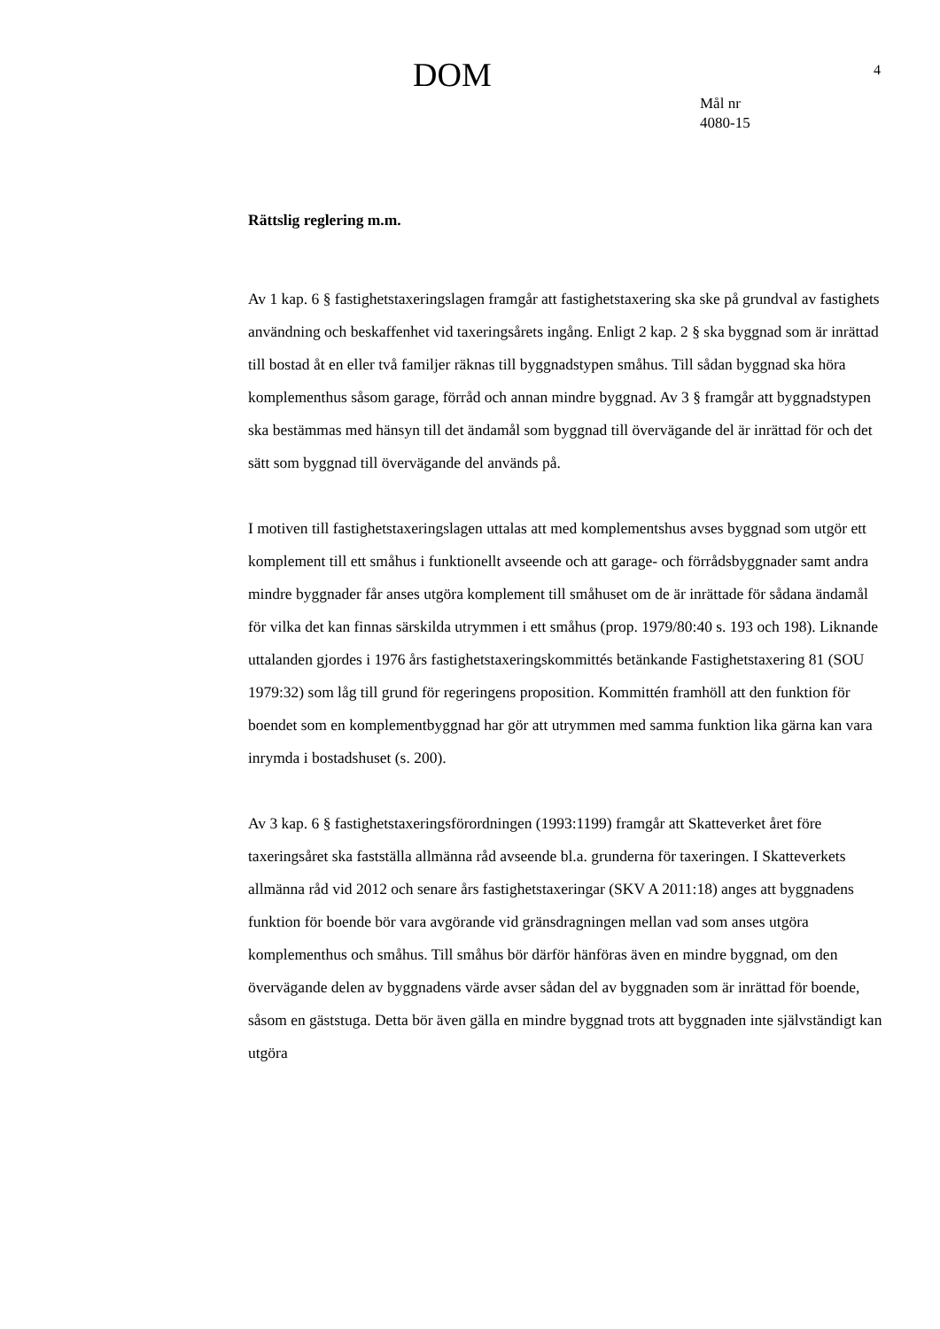DOM
4
Mål nr
4080-15
Rättslig reglering m.m.
Av 1 kap. 6 § fastighetstaxeringslagen framgår att fastighetstaxering ska ske på grundval av fastighets användning och beskaffenhet vid taxeringsårets ingång. Enligt 2 kap. 2 § ska byggnad som är inrättad till bostad åt en eller två familjer räknas till byggnadstypen småhus. Till sådan byggnad ska höra komplementhus såsom garage, förråd och annan mindre byggnad. Av 3 § framgår att byggnadstypen ska bestämmas med hänsyn till det ändamål som byggnad till övervägande del är inrättad för och det sätt som byggnad till övervägande del används på.
I motiven till fastighetstaxeringslagen uttalas att med komplementshus avses byggnad som utgör ett komplement till ett småhus i funktionellt avseende och att garage- och förrådsbyggnader samt andra mindre byggnader får anses utgöra komplement till småhuset om de är inrättade för sådana ändamål för vilka det kan finnas särskilda utrymmen i ett småhus (prop. 1979/80:40 s. 193 och 198). Liknande uttalanden gjordes i 1976 års fastighetstaxeringskommittés betänkande Fastighetstaxering 81 (SOU 1979:32) som låg till grund för regeringens proposition. Kommittén framhöll att den funktion för boendet som en komplementbyggnad har gör att utrymmen med samma funktion lika gärna kan vara inrymda i bostadshuset (s. 200).
Av 3 kap. 6 § fastighetstaxeringsförordningen (1993:1199) framgår att Skatteverket året före taxeringsåret ska fastställa allmänna råd avseende bl.a. grunderna för taxeringen. I Skatteverkets allmänna råd vid 2012 och senare års fastighetstaxeringar (SKV A 2011:18) anges att byggnadens funktion för boende bör vara avgörande vid gränsdragningen mellan vad som anses utgöra komplementhus och småhus. Till småhus bör därför hänföras även en mindre byggnad, om den övervägande delen av byggnadens värde avser sådan del av byggnaden som är inrättad för boende, såsom en gäststuga. Detta bör även gälla en mindre byggnad trots att byggnaden inte självständigt kan utgöra